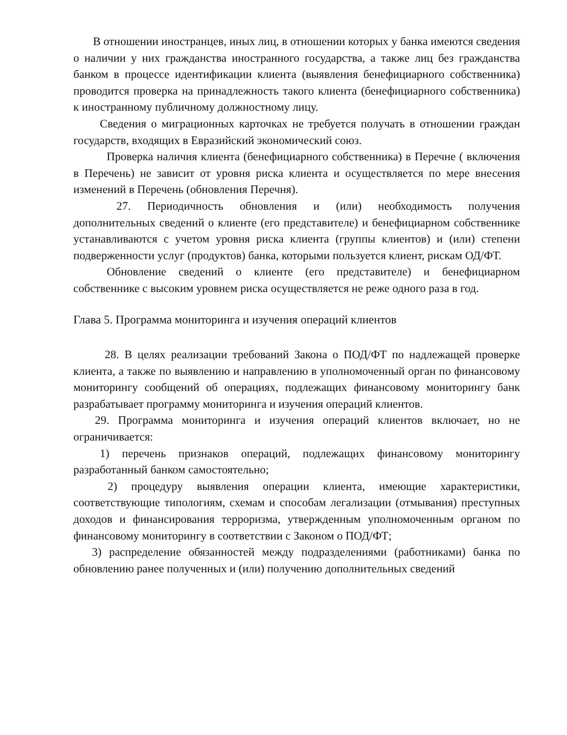В отношении иностранцев, иных лиц, в отношении которых у банка имеются сведения о наличии у них гражданства иностранного государства, а также лиц без гражданства банком в процессе идентификации клиента (выявления бенефициарного собственника) проводится проверка на принадлежность такого клиента (бенефициарного собственника) к иностранному публичному должностному лицу.
Сведения о миграционных карточках не требуется получать в отношении граждан государств, входящих в Евразийский экономический союз.
Проверка наличия клиента (бенефициарного собственника) в Перечне ( включения в Перечень) не зависит от уровня риска клиента и осуществляется по мере внесения изменений в Перечень (обновления Перечня).
27. Периодичность обновления и (или) необходимость получения дополнительных сведений о клиенте (его представителе) и бенефициарном собственнике устанавливаются с учетом уровня риска клиента (группы клиентов) и (или) степени подверженности услуг (продуктов) банка, которыми пользуется клиент, рискам ОД/ФТ.
Обновление сведений о клиенте (его представителе) и бенефициарном собственнике с высоким уровнем риска осуществляется не реже одного раза в год.
Глава 5. Программа мониторинга и изучения операций клиентов
28. В целях реализации требований Закона о ПОД/ФТ по надлежащей проверке клиента, а также по выявлению и направлению в уполномоченный орган по финансовому мониторингу сообщений об операциях, подлежащих финансовому мониторингу банк разрабатывает программу мониторинга и изучения операций клиентов.
29. Программа мониторинга и изучения операций клиентов включает, но не ограничивается:
1) перечень признаков операций, подлежащих финансовому мониторингу разработанный банком самостоятельно;
2) процедуру выявления операции клиента, имеющие характеристики, соответствующие типологиям, схемам и способам легализации (отмывания) преступных доходов и финансирования терроризма, утвержденным уполномоченным органом по финансовому мониторингу в соответствии с Законом о ПОД/ФТ;
3) распределение обязанностей между подразделениями (работниками) банка по обновлению ранее полученных и (или) получению дополнительных сведений